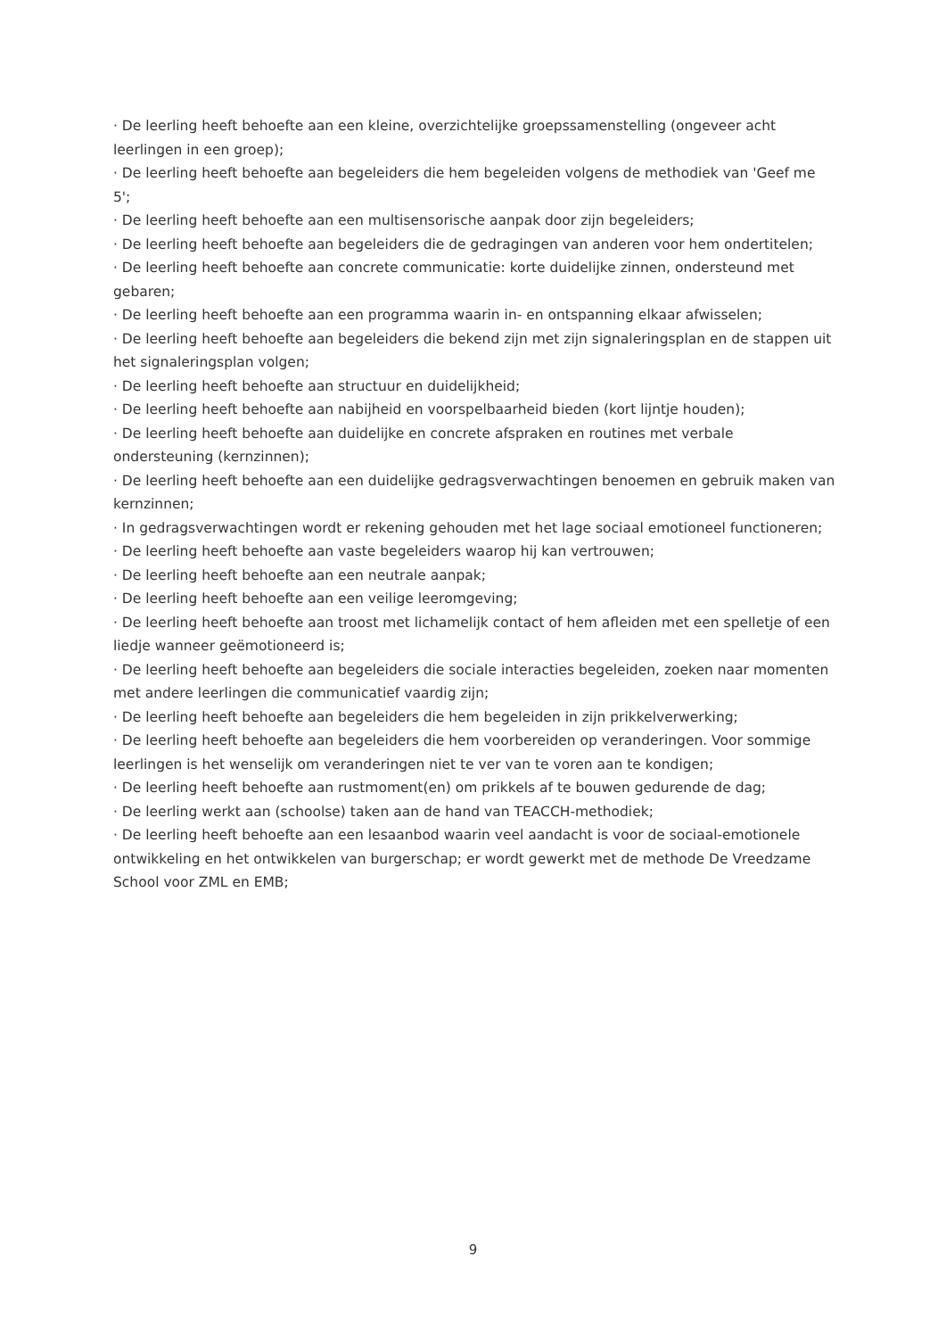· De leerling heeft behoefte aan een kleine, overzichtelijke groepssamenstelling (ongeveer acht leerlingen in een groep);
· De leerling heeft behoefte aan begeleiders die hem begeleiden volgens de methodiek van 'Geef me 5';
· De leerling heeft behoefte aan een multisensorische aanpak door zijn begeleiders;
· De leerling heeft behoefte aan begeleiders die de gedragingen van anderen voor hem ondertitelen;
· De leerling heeft behoefte aan concrete communicatie: korte duidelijke zinnen, ondersteund met gebaren;
· De leerling heeft behoefte aan een programma waarin in- en ontspanning elkaar afwisselen;
· De leerling heeft behoefte aan begeleiders die bekend zijn met zijn signaleringsplan en de stappen uit het signaleringsplan volgen;
· De leerling heeft behoefte aan structuur en duidelijkheid;
· De leerling heeft behoefte aan nabijheid en voorspelbaarheid bieden (kort lijntje houden);
· De leerling heeft behoefte aan duidelijke en concrete afspraken en routines met verbale ondersteuning (kernzinnen);
· De leerling heeft behoefte aan een duidelijke gedragsverwachtingen benoemen en gebruik maken van kernzinnen;
· In gedragsverwachtingen wordt er rekening gehouden met het lage sociaal emotioneel functioneren;
· De leerling heeft behoefte aan vaste begeleiders waarop hij kan vertrouwen;
· De leerling heeft behoefte aan een neutrale aanpak;
· De leerling heeft behoefte aan een veilige leeromgeving;
· De leerling heeft behoefte aan troost met lichamelijk contact of hem afleiden met een spelletje of een liedje wanneer geëmotioneerd is;
· De leerling heeft behoefte aan begeleiders die sociale interacties begeleiden, zoeken naar momenten met andere leerlingen die communicatief vaardig zijn;
· De leerling heeft behoefte aan begeleiders die hem begeleiden in zijn prikkelverwerking;
· De leerling heeft behoefte aan begeleiders die hem voorbereiden op veranderingen. Voor sommige leerlingen is het wenselijk om veranderingen niet te ver van te voren aan te kondigen;
· De leerling heeft behoefte aan rustmoment(en) om prikkels af te bouwen gedurende de dag;
· De leerling werkt aan (schoolse) taken aan de hand van TEACCH-methodiek;
· De leerling heeft behoefte aan een lesaanbod waarin veel aandacht is voor de sociaal-emotionele ontwikkeling en het ontwikkelen van burgerschap; er wordt gewerkt met de methode De Vreedzame School voor ZML en EMB;
9